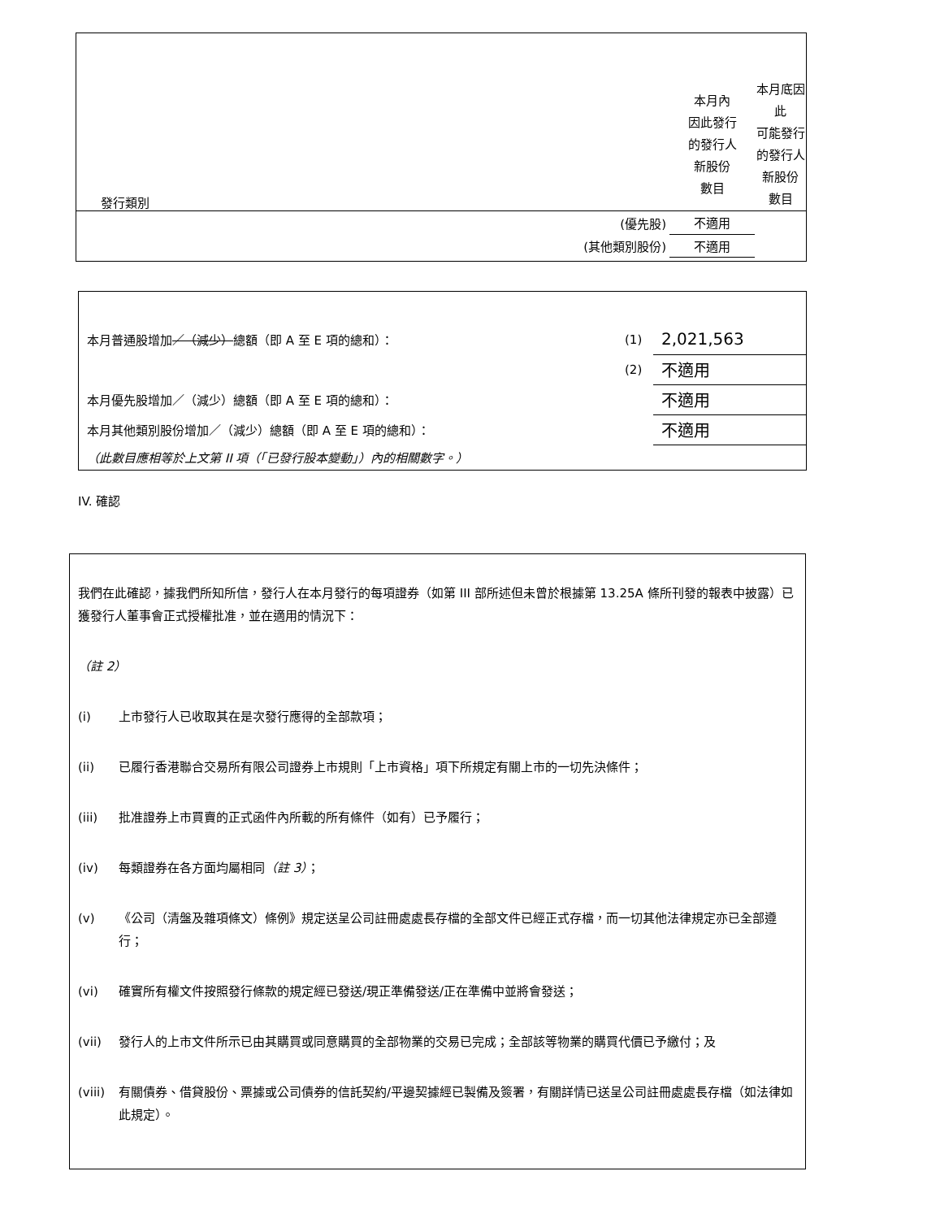| 發行類別 | 本月內 因此發行 的發行人 新股份 數目 | 本月底因此 可能發行 的發行人 新股份 數目 |
| (優先股) | 不適用 | |
| (其他類別股份) | 不適用 | |
| 本月普通股增加 ／（減少） 總額（即 A 至 E 項的總和）： | (1) | 2,021,563 |
| | (2) | 不適用 |
| 本月優先股增加／（減少）總額（即 A 至 E 項的總和）： | | 不適用 |
| 本月其他類別股份增加／（減少）總額（即 A 至 E 項的總和）： | | 不適用 |
| （此數目應相等於上文第 II 項（「已發行股本變動」）內的相關數字。） | | |
IV. 確認
我們在此確認，據我們所知所信，發行人在本月發行的每項證券（如第 III 部所述但未曾於根據第 13.25A 條所刊發的報表中披露）已獲發行人董事會正式授權批准，並在適用的情況下：
（註 2）
(i) 上市發行人已收取其在是次發行應得的全部款項；
(ii) 已履行香港聯合交易所有限公司證券上市規則「上市資格」項下所規定有關上市的一切先決條件；
(iii) 批准證券上市買賣的正式函件內所載的所有條件（如有）已予履行；
(iv) 每類證券在各方面均屬相同（註 3）；
(v) 《公司（清盤及雜項條文）條例》規定送呈公司註冊處處長存檔的全部文件已經正式存檔，而一切其他法律規定亦已全部遵行；
(vi) 確實所有權文件按照發行條款的規定經已發送/現正準備發送/正在準備中並將會發送；
(vii) 發行人的上市文件所示已由其購買或同意購買的全部物業的交易已完成；全部該等物業的購買代價已予繳付；及
(viii) 有關債券、借貸股份、票據或公司債券的信託契約/平邊契據經已製備及簽署，有關詳情已送呈公司註冊處處長存檔（如法律如此規定）。